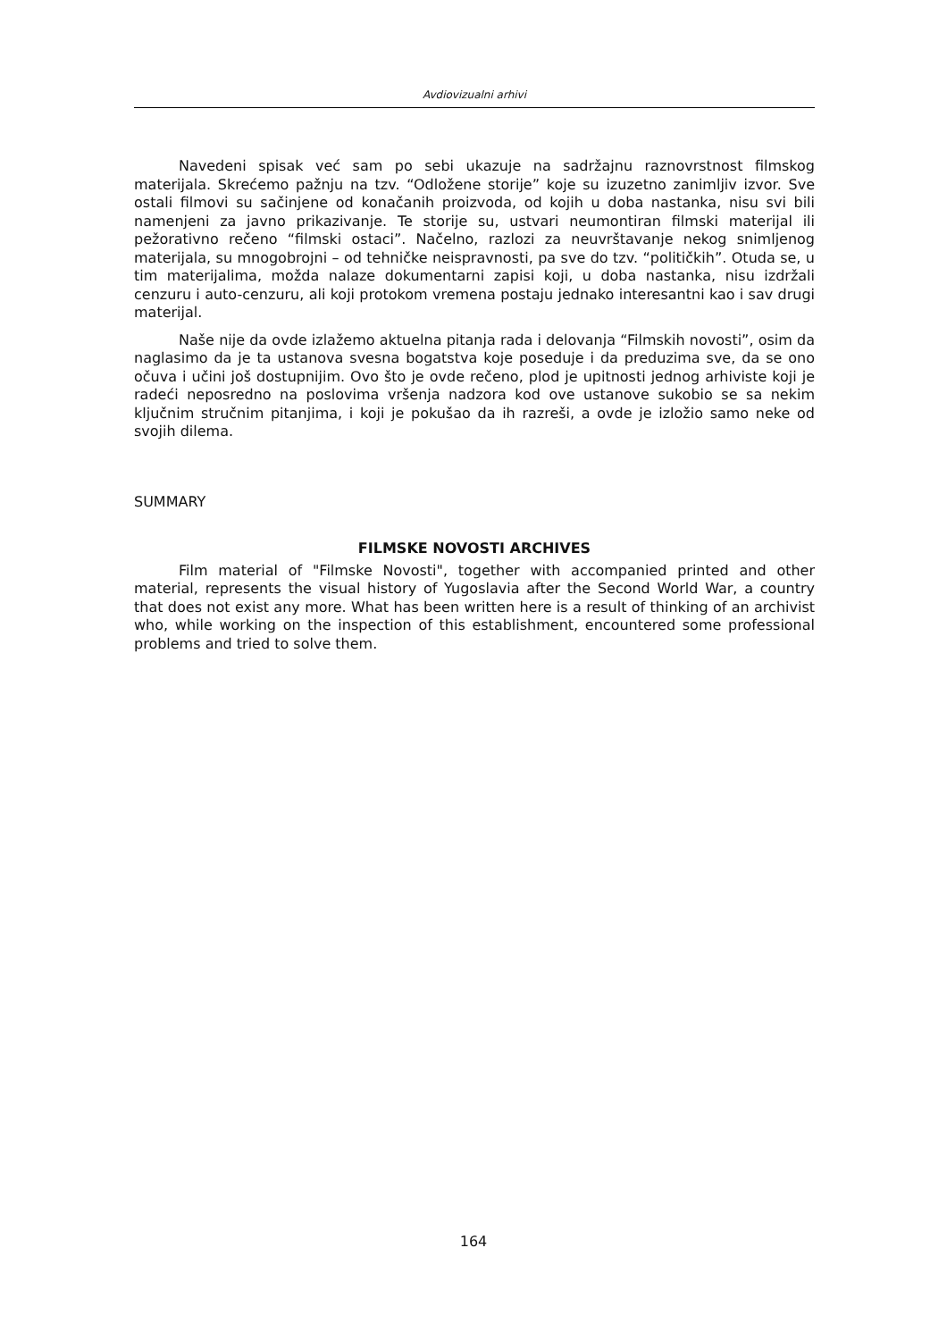Avdiovizualni arhivi
Navedeni spisak već sam po sebi ukazuje na sadržajnu raznovrstnost filmskog materijala. Skrećemo pažnju na tzv. “Odložene storije” koje su izuzetno zanimljiv izvor. Sve ostali filmovi su sačinjene od konačanih proizvoda, od kojih u doba nastanka, nisu svi bili namenjeni za javno prikazivanje. Te storije su, ustvari neumontiran filmski materijal ili pežorativno rečeno “filmski ostaci”. Načelno, razlozi za neuvrštavanje nekog snimljenog materijala, su mnogobrojni – od tehničke neispravnosti, pa sve do tzv. “političkih”. Otuda se, u tim materijalima, možda nalaze dokumentarni zapisi koji, u doba nastanka, nisu izdržali cenzuru i auto-cenzuru, ali koji protokom vremena postaju jednako interesantni kao i sav drugi materijal.
Naše nije da ovde izlažemo aktuelna pitanja rada i delovanja “Filmskih novosti”, osim da naglasimo da je ta ustanova svesna bogatstva koje poseduje i da preduzima sve, da se ono očuva i učini još dostupnijim. Ovo što je ovde rečeno, plod je upitnosti jednog arhiviste koji je radeći neposredno na poslovima vršenja nadzora kod ove ustanove sukobio se sa nekim ključnim stručnim pitanjima, i koji je pokušao da ih razreši, a ovde je izložio samo neke od svojih dilema.
SUMMARY
FILMSKE NOVOSTI ARCHIVES
Film material of "Filmske Novosti", together with accompanied printed and other material, represents the visual history of Yugoslavia after the Second World War, a country that does not exist any more. What has been written here is a result of thinking of an archivist who, while working on the inspection of this establishment, encountered some professional problems and tried to solve them.
164